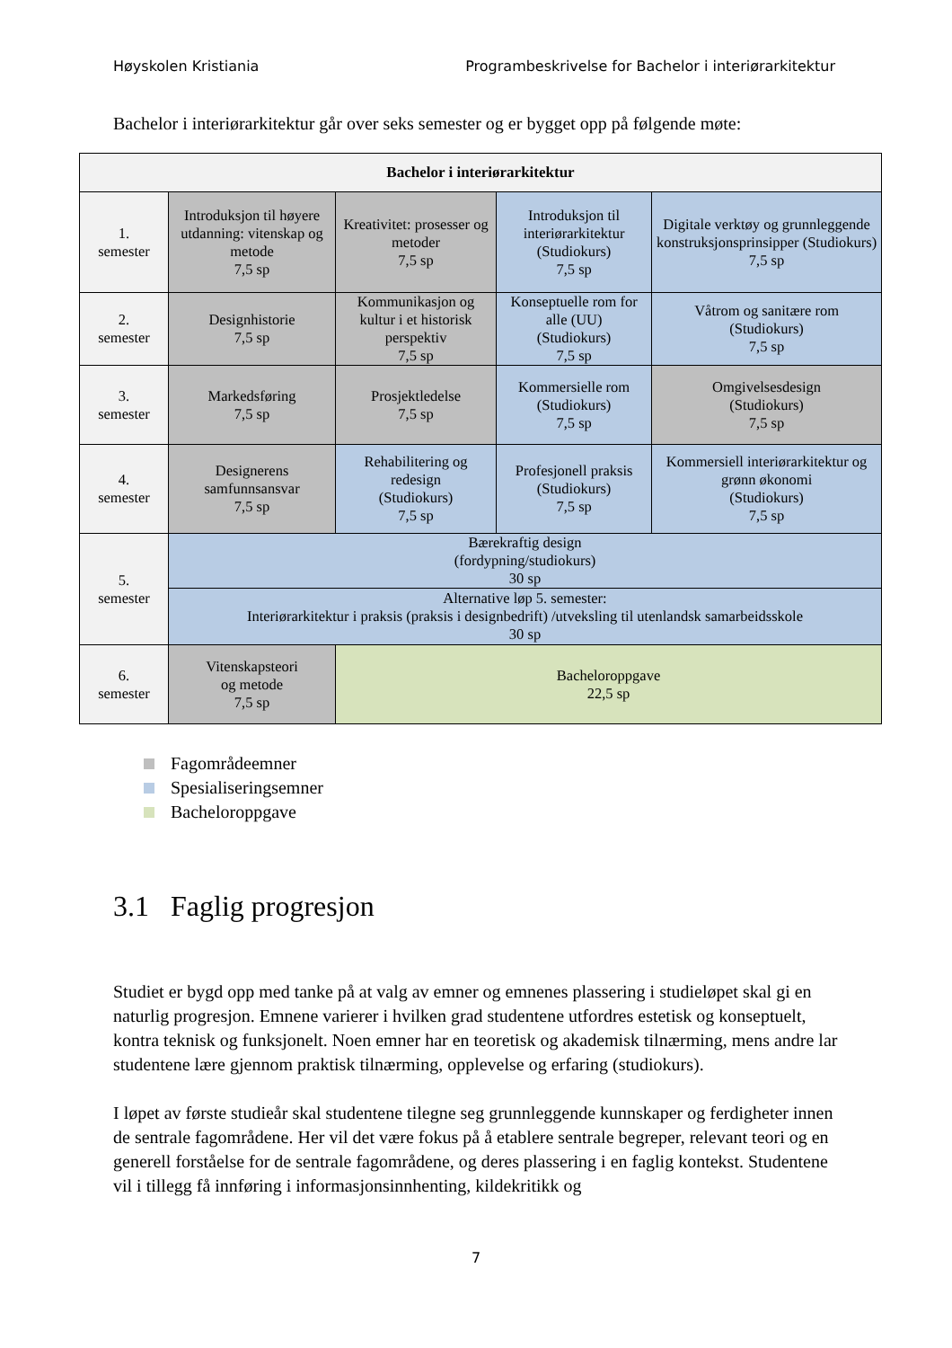Høyskolen Kristiania Programbeskrivelse for Bachelor i interiørarkitektur
Bachelor i interiørarkitektur går over seks semester og er bygget opp på følgende møte:
| Bachelor i interiørarkitektur | | | | |
| --- | --- | --- | --- | --- |
| 1. semester | Introduksjon til høyere utdanning: vitenskap og metode 7,5 sp | Kreativitet: prosesser og metoder 7,5 sp | Introduksjon til interiørarkitektur (Studiokurs) 7,5 sp | Digitale verktøy og grunnleggende konstruksjonsprinsipper (Studiokurs) 7,5 sp |
| 2. semester | Designhistorie 7,5 sp | Kommunikasjon og kultur i et historisk perspektiv 7,5 sp | Konseptuelle rom for alle (UU) (Studiokurs) 7,5 sp | Våtrom og sanitære rom (Studiokurs) 7,5 sp |
| 3. semester | Markedsføring 7,5 sp | Prosjektledelse 7,5 sp | Kommersielle rom (Studiokurs) 7,5 sp | Omgivelsesdesign (Studiokurs) 7,5 sp |
| 4. semester | Designerens samfunnsansvar 7,5 sp | Rehabilitering og redesign (Studiokurs) 7,5 sp | Profesjonell praksis (Studiokurs) 7,5 sp | Kommersiell interiørarkitektur og grønn økonomi (Studiokurs) 7,5 sp |
| 5. semester | Bærekraftig design (fordypning/studiokurs) 30 sp | | | |
| | Alternative løp 5. semester: Interiørarkitektur i praksis (praksis i designbedrift) /utveksling til utenlandsk samarbeidsskole 30 sp | | | |
| 6. semester | Vitenskapsteori og metode 7,5 sp | Bacheloroppgave 22,5 sp | | |
Fagområdeemner
Spesialiseringsemner
Bacheloroppgave
3.1 Faglig progresjon
Studiet er bygd opp med tanke på at valg av emner og emnenes plassering i studieløpet skal gi en naturlig progresjon. Emnene varierer i hvilken grad studentene utfordres estetisk og konseptuelt, kontra teknisk og funksjonelt. Noen emner har en teoretisk og akademisk tilnærming, mens andre lar studentene lære gjennom praktisk tilnærming, opplevelse og erfaring (studiokurs).
I løpet av første studieår skal studentene tilegne seg grunnleggende kunnskaper og ferdigheter innen de sentrale fagområdene. Her vil det være fokus på å etablere sentrale begreper, relevant teori og en generell forståelse for de sentrale fagområdene, og deres plassering i en faglig kontekst. Studentene vil i tillegg få innføring i informasjonsinnhenting, kildekritikk og
7